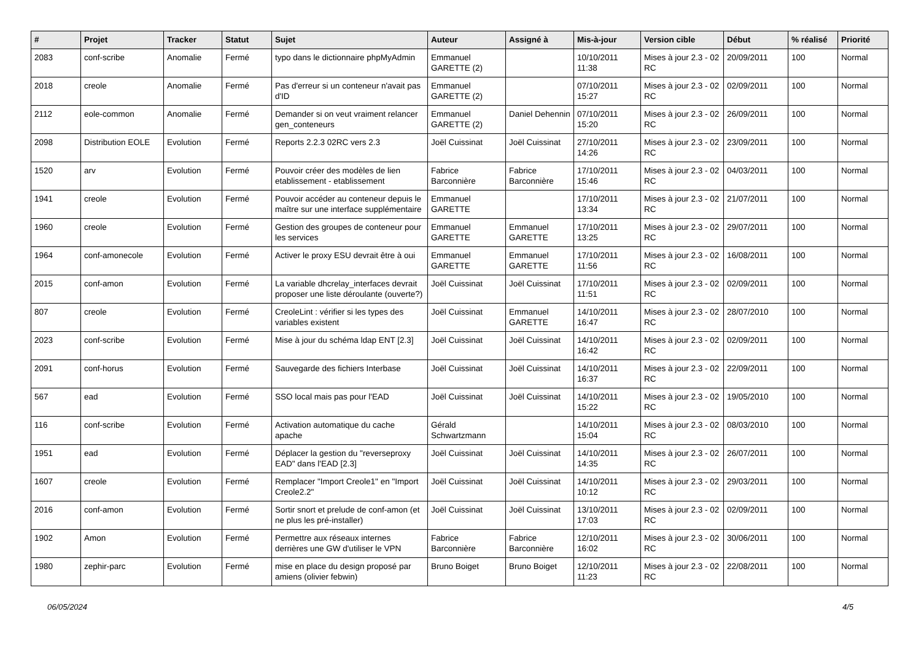| # | Projet | Tracker | Statut | Sujet | Auteur | Assigné à | Mis-à-jour | Version cible | Début | % réalisé | Priorité |
| --- | --- | --- | --- | --- | --- | --- | --- | --- | --- | --- | --- |
| 2083 | conf-scribe | Anomalie | Fermé | typo dans le dictionnaire phpMyAdmin | Emmanuel GARETTE (2) | | 10/10/2011 11:38 | Mises à jour 2.3 - 02 RC | 20/09/2011 | 100 | Normal |
| 2018 | creole | Anomalie | Fermé | Pas d'erreur si un conteneur n'avait pas d'ID | Emmanuel GARETTE (2) | | 07/10/2011 15:27 | Mises à jour 2.3 - 02 RC | 02/09/2011 | 100 | Normal |
| 2112 | eole-common | Anomalie | Fermé | Demander si on veut vraiment relancer gen_conteneurs | Emmanuel GARETTE (2) | Daniel Dehennin | 07/10/2011 15:20 | Mises à jour 2.3 - 02 RC | 26/09/2011 | 100 | Normal |
| 2098 | Distribution EOLE | Evolution | Fermé | Reports 2.2.3 02RC vers 2.3 | Joël Cuissinat | Joël Cuissinat | 27/10/2011 14:26 | Mises à jour 2.3 - 02 RC | 23/09/2011 | 100 | Normal |
| 1520 | arv | Evolution | Fermé | Pouvoir créer des modèles de lien etablissement - etablissement | Fabrice Barconnière | Fabrice Barconnière | 17/10/2011 15:46 | Mises à jour 2.3 - 02 RC | 04/03/2011 | 100 | Normal |
| 1941 | creole | Evolution | Fermé | Pouvoir accéder au conteneur depuis le maître sur une interface supplémentaire | Emmanuel GARETTE | | 17/10/2011 13:34 | Mises à jour 2.3 - 02 RC | 21/07/2011 | 100 | Normal |
| 1960 | creole | Evolution | Fermé | Gestion des groupes de conteneur pour les services | Emmanuel GARETTE | Emmanuel GARETTE | 17/10/2011 13:25 | Mises à jour 2.3 - 02 RC | 29/07/2011 | 100 | Normal |
| 1964 | conf-amonecole | Evolution | Fermé | Activer le proxy ESU devrait être à oui | Emmanuel GARETTE | Emmanuel GARETTE | 17/10/2011 11:56 | Mises à jour 2.3 - 02 RC | 16/08/2011 | 100 | Normal |
| 2015 | conf-amon | Evolution | Fermé | La variable dhcrelay_interfaces devrait proposer une liste déroulante (ouverte?) | Joël Cuissinat | Joël Cuissinat | 17/10/2011 11:51 | Mises à jour 2.3 - 02 RC | 02/09/2011 | 100 | Normal |
| 807 | creole | Evolution | Fermé | CreoleLint : vérifier si les types des variables existent | Joël Cuissinat | Emmanuel GARETTE | 14/10/2011 16:47 | Mises à jour 2.3 - 02 RC | 28/07/2010 | 100 | Normal |
| 2023 | conf-scribe | Evolution | Fermé | Mise à jour du schéma ldap ENT [2.3] | Joël Cuissinat | Joël Cuissinat | 14/10/2011 16:42 | Mises à jour 2.3 - 02 RC | 02/09/2011 | 100 | Normal |
| 2091 | conf-horus | Evolution | Fermé | Sauvegarde des fichiers Interbase | Joël Cuissinat | Joël Cuissinat | 14/10/2011 16:37 | Mises à jour 2.3 - 02 RC | 22/09/2011 | 100 | Normal |
| 567 | ead | Evolution | Fermé | SSO local mais pas pour l'EAD | Joël Cuissinat | Joël Cuissinat | 14/10/2011 15:22 | Mises à jour 2.3 - 02 RC | 19/05/2010 | 100 | Normal |
| 116 | conf-scribe | Evolution | Fermé | Activation automatique du cache apache | Gérald Schwartzmann | | 14/10/2011 15:04 | Mises à jour 2.3 - 02 RC | 08/03/2010 | 100 | Normal |
| 1951 | ead | Evolution | Fermé | Déplacer la gestion du "reverseproxy EAD" dans l'EAD [2.3] | Joël Cuissinat | Joël Cuissinat | 14/10/2011 14:35 | Mises à jour 2.3 - 02 RC | 26/07/2011 | 100 | Normal |
| 1607 | creole | Evolution | Fermé | Remplacer "Import Creole1" en "Import Creole2.2" | Joël Cuissinat | Joël Cuissinat | 14/10/2011 10:12 | Mises à jour 2.3 - 02 RC | 29/03/2011 | 100 | Normal |
| 2016 | conf-amon | Evolution | Fermé | Sortir snort et prelude de conf-amon (et ne plus les pré-installer) | Joël Cuissinat | Joël Cuissinat | 13/10/2011 17:03 | Mises à jour 2.3 - 02 RC | 02/09/2011 | 100 | Normal |
| 1902 | Amon | Evolution | Fermé | Permettre aux réseaux internes derrières une GW d'utiliser le VPN | Fabrice Barconnière | Fabrice Barconnière | 12/10/2011 16:02 | Mises à jour 2.3 - 02 RC | 30/06/2011 | 100 | Normal |
| 1980 | zephir-parc | Evolution | Fermé | mise en place du design proposé par amiens (olivier febwin) | Bruno Boiget | Bruno Boiget | 12/10/2011 11:23 | Mises à jour 2.3 - 02 RC | 22/08/2011 | 100 | Normal |
06/05/2024 4/5